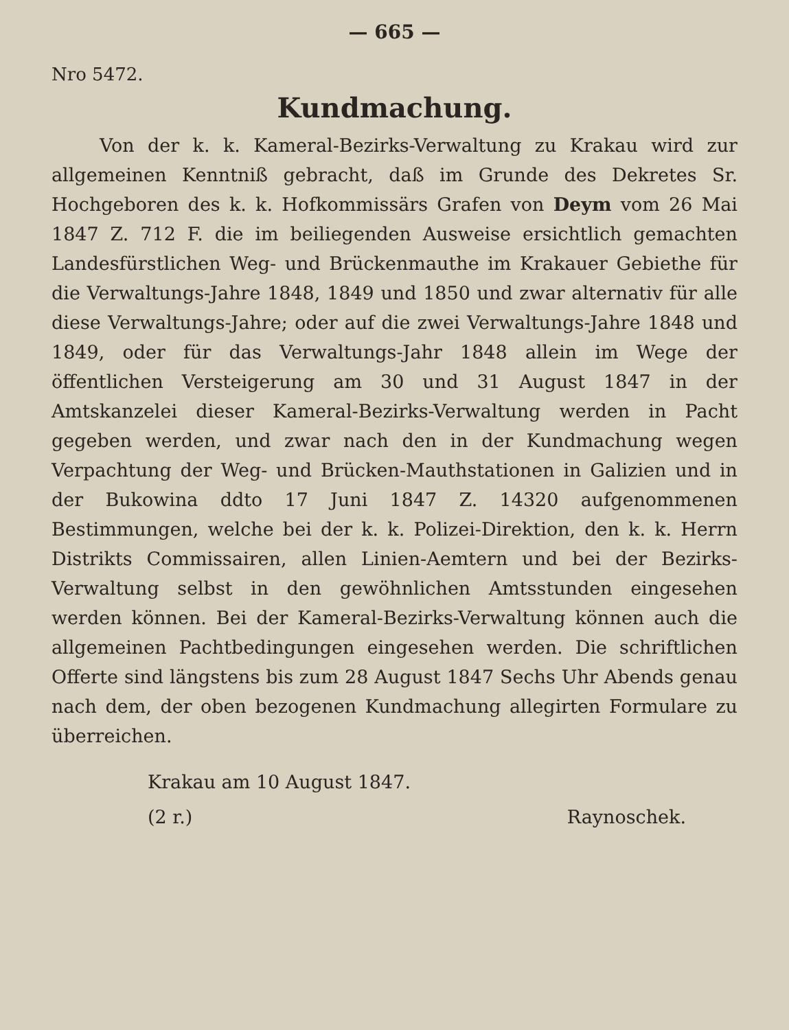— 665 —
Nro 5472.
Kundmachung.
Von der k. k. Kameral-Bezirks-Verwaltung zu Krakau wird zur allgemeinen Kenntniß gebracht, daß im Grunde des Dekretes Sr. Hochgeboren des k. k. Hofkommissärs Grafen von Deym vom 26 Mai 1847 Z. 712 F. die im beiliegenden Ausweise ersichtlich gemachten Landesfürstlichen Weg- und Brückenmauthe im Krakauer Gebiethe für die Verwaltungs-Jahre 1848, 1849 und 1850 und zwar alternativ für alle diese Verwaltungs-Jahre; oder auf die zwei Verwaltungs-Jahre 1848 und 1849, oder für das Verwaltungs-Jahr 1848 allein im Wege der öffentlichen Versteigerung am 30 und 31 August 1847 in der Amtskanzelei dieser Kameral-Bezirks-Verwaltung werden in Pacht gegeben werden, und zwar nach den in der Kundmachung wegen Verpachtung der Weg- und Brücken-Mauthstationen in Galizien und in der Bukowina ddto 17 Juni 1847 Z. 14320 aufgenommenen Bestimmungen, welche bei der k. k. Polizei-Direktion, den k. k. Herrn Distrikts Commissairen, allen Linien-Aemtern und bei der Bezirks-Verwaltung selbst in den gewöhnlichen Amtsstunden eingesehen werden können. Bei der Kameral-Bezirks-Verwaltung können auch die allgemeinen Pachtbedingungen eingesehen werden. Die schriftlichen Offerte sind längstens bis zum 28 August 1847 Sechs Uhr Abends genau nach dem, der oben bezogenen Kundmachung allegirten Formulare zu überreichen.
Krakau am 10 August 1847.
(2 r.) Raynoschek.